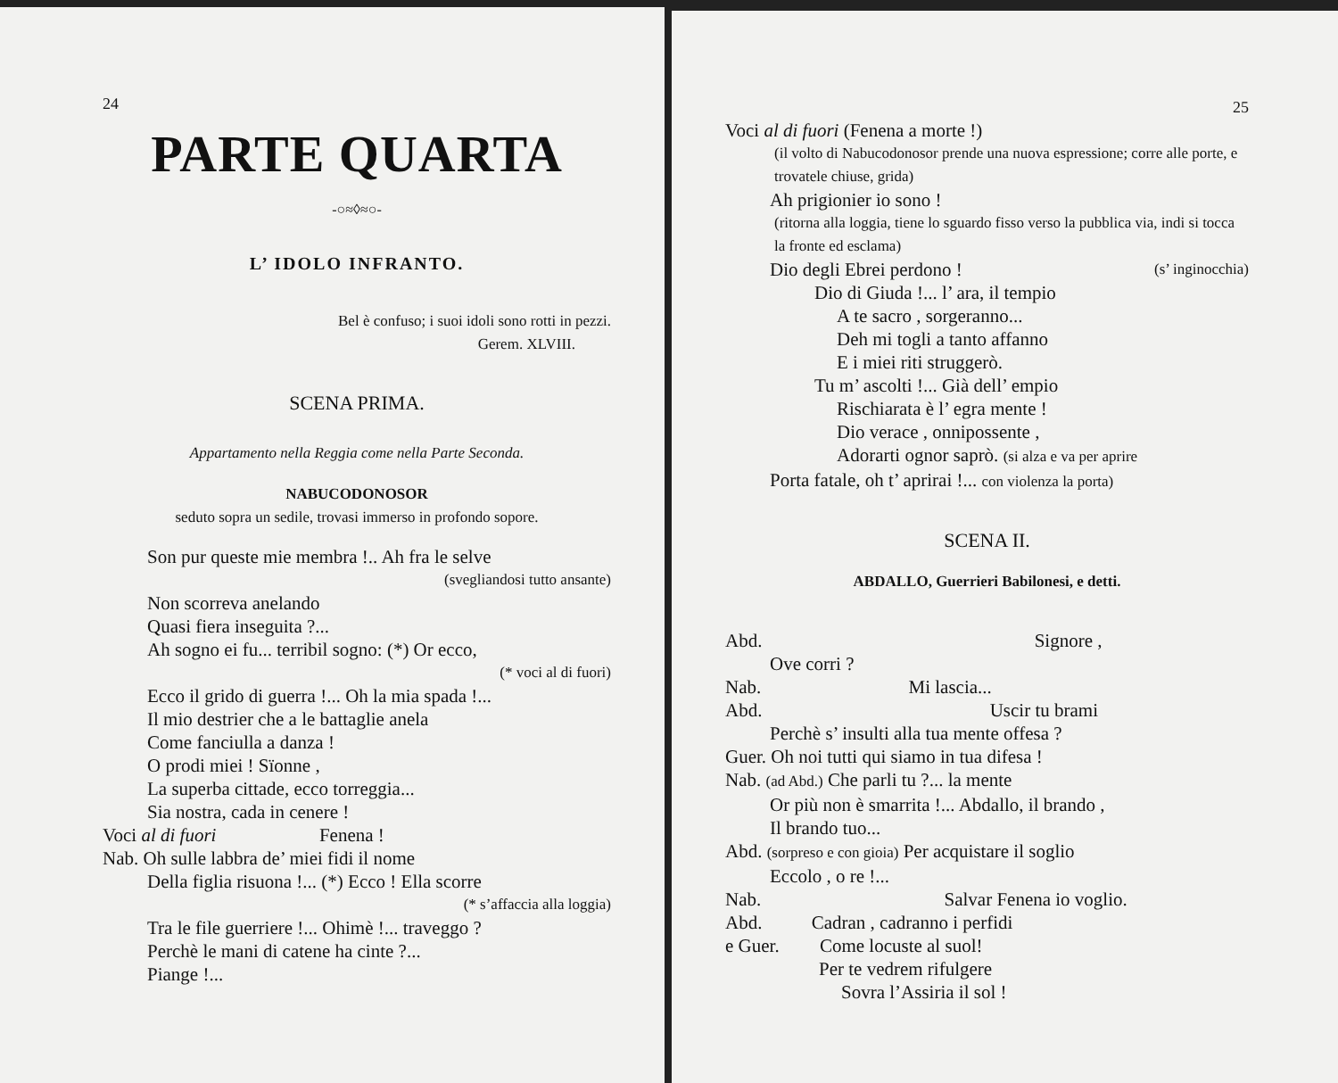24
PARTE QUARTA
-○≈◊≈○-
L’ IDOLO INFRANTO.
Bel è confuso; i suoi idoli sono rotti in pezzi.
Gerem. XLVIII.
SCENA PRIMA.
Appartamento nella Reggia come nella Parte Seconda.
NABUCODONOSOR
seduto sopra un sedile, trovasi immerso in profondo sopore.
Son pur queste mie membra !.. Ah fra le selve
(svegliandosi tutto ansante)
Non scorreva anelando
Quasi fiera inseguita ?...
Ah sogno ei fu... terribil sogno: (*) Or ecco,
(* voci al di fuori)
Ecco il grido di guerra !... Oh la mia spada !...
Il mio destrier che a le battaglie anela
Come fanciulla a danza !
O prodi miei ! Sïonne ,
La superba cittade, ecco torreggia...
Sia nostra, cada in cenere !
Voci al di fuori Fenena !
Nab. Oh sulle labbra de’ miei fidi il nome
Della figlia risuona !... (*) Ecco ! Ella scorre
(* s’affaccia alla loggia)
Tra le file guerriere !... Ohimè !... traveggo ?
Perchè le mani di catene ha cinte ?...
Piange !...
25
Voci al di fuori (Fenena a morte !)
(il volto di Nabucodonosor prende una nuova espressione; corre alle porte, e trovatele chiuse, grida)
Ah prigionier io sono !
(ritorna alla loggia, tiene lo sguardo fisso verso la pubblica via, indi si tocca la fronte ed esclama)
Dio degli Ebrei perdono ! (s’ inginocchia)
Dio di Giuda !... l’ ara, il tempio
A te sacro , sorgeranno...
Deh mi togli a tanto affanno
E i miei riti struggerò.
Tu m’ ascolti !... Già dell’ empio
Rischiarata è l’ egra mente !
Dio verace , onnipossente ,
Adorarti ognor saprò. (si alza e va per aprire
Porta fatale, oh t’ aprirai !... con violenza la porta)
SCENA II.
ABDALLO, Guerrieri Babilonesi, e detti.
Abd. Signore ,
Ove corri ?
Nab. Mi lascia...
Abd. Uscir tu brami
Perchè s’ insulti alla tua mente offesa ?
Guer. Oh noi tutti qui siamo in tua difesa !
Nab. (ad Abd.) Che parli tu ?... la mente
Or più non è smarrita !... Abdallo, il brando ,
Il brando tuo...
Abd. (sorpreso e con gioia) Per acquistare il soglio
Eccolo , o re !...
Nab. Salvar Fenena io voglio.
Abd. Cadran , cadranno i perfidi
e Guer. Come locuste al suol!
Per te vedrem rifulgere
Sovra l’Assiria il sol !